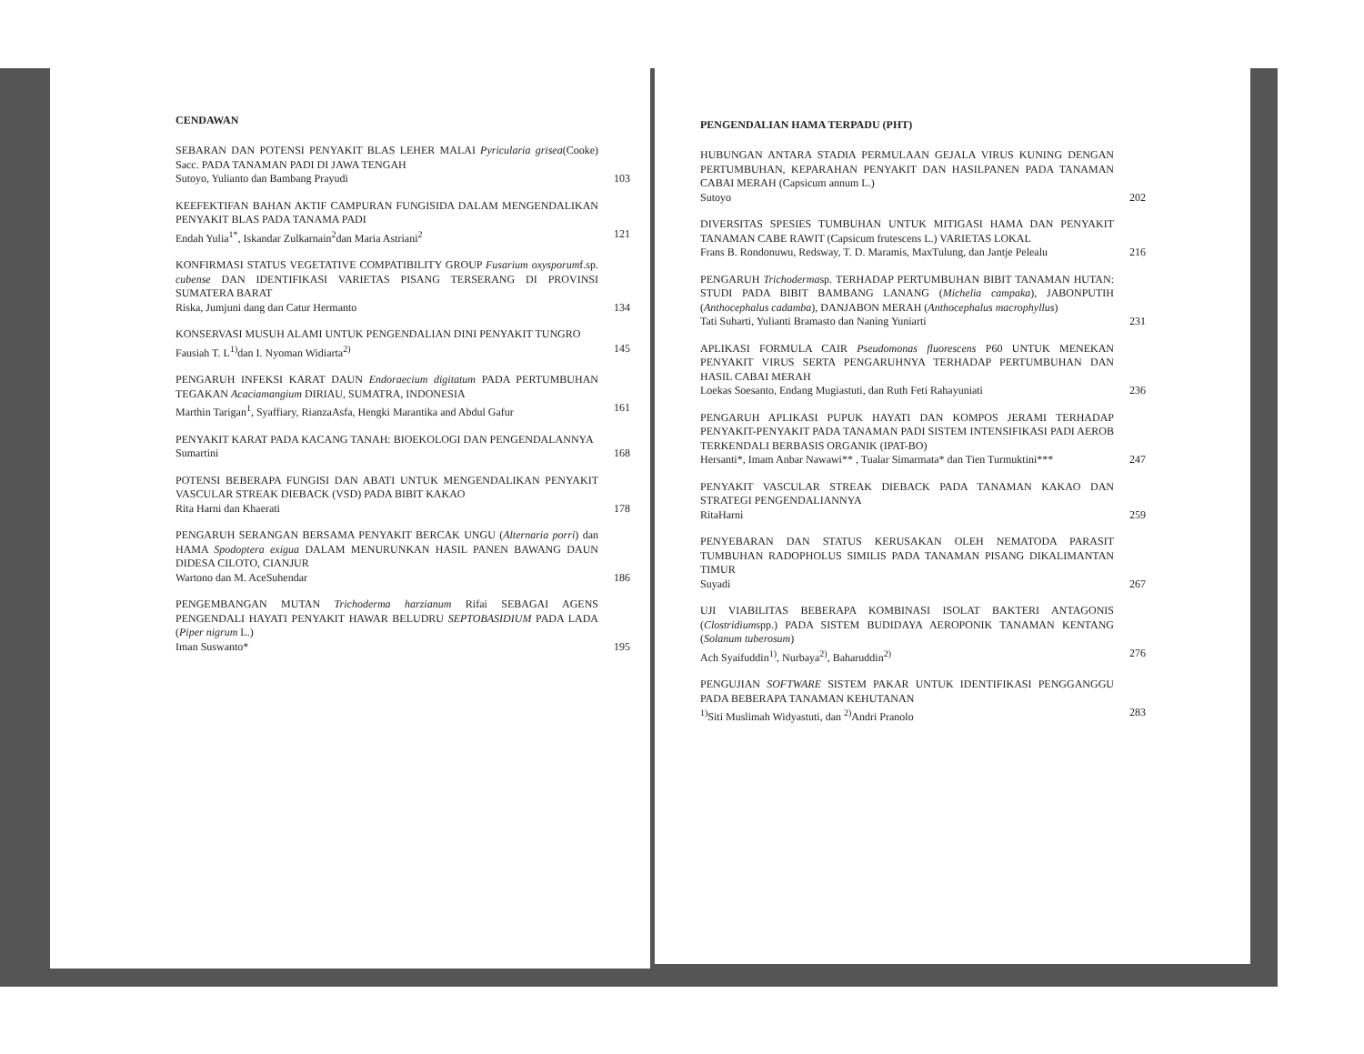CENDAWAN
SEBARAN DAN POTENSI PENYAKIT BLAS LEHER MALAI Pyricularia grisea(Cooke) Sacc. PADA TANAMAN PADI DI JAWA TENGAH
Sutoyo, Yulianto dan Bambang Prayudi 103
KEEFEKTIFAN BAHAN AKTIF CAMPURAN FUNGISIDA DALAM MENGENDALIKAN PENYAKIT BLAS PADA TANAMA PADI
Endah Yulia<sup>1*</sup>, Iskandar Zulkarnain<sup>2</sup>dan Maria Astriani<sup>2</sup> 121
KONFIRMASI STATUS VEGETATIVE COMPATIBILITY GROUP Fusarium oxysporumf.sp. cubense DAN IDENTIFIKASI VARIETAS PISANG TERSERANG DI PROVINSI SUMATERA BARAT
Riska, Jumjuni dang dan Catur Hermanto 134
KONSERVASI MUSUH ALAMI UNTUK PENGENDALIAN DINI PENYAKIT TUNGRO
Fausiah T. L<sup>1)</sup>dan I. Nyoman Widiarta<sup>2)</sup> 145
PENGARUH INFEKSI KARAT DAUN Endoraecium digitatum PADA PERTUMBUHAN TEGAKAN Acaciamangium DIRIAU, SUMATRA, INDONESIA
Marthin Tarigan<sup>1</sup>, Syaffiary, RianzaAsfa, Hengki Marantika and Abdul Gafur 161
PENYAKIT KARAT PADA KACANG TANAH: BIOEKOLOGI DAN PENGENDALANNYA
Sumartini 168
POTENSI BEBERAPA FUNGISI DAN ABATI UNTUK MENGENDALIKAN PENYAKIT VASCULAR STREAK DIEBACK (VSD) PADA BIBIT KAKAO
Rita Harni dan Khaerati 178
PENGARUH SERANGAN BERSAMA PENYAKIT BERCAK UNGU (Alternaria porri) dan HAMA Spodoptera exigua DALAM MENURUNKAN HASIL PANEN BAWANG DAUN DIDESA CILOTO, CIANJUR
Wartono dan M. AceSuhendar 186
PENGEMBANGAN MUTAN Trichoderma harzianum Rifai SEBAGAI AGENS PENGENDALI HAYATI PENYAKIT HAWAR BELUDRU SEPTOBASIDIUM PADA LADA (Piper nigrum L.)
Iman Suswanto* 195
PENGENDALIAN HAMA TERPADU (PHT)
HUBUNGAN ANTARA STADIA PERMULAAN GEJALA VIRUS KUNING DENGAN PERTUMBUHAN, KEPARAHAN PENYAKIT DAN HASILPANEN PADA TANAMAN CABAI MERAH (Capsicum annum L.)
Sutoyo 202
DIVERSITAS SPESIES TUMBUHAN UNTUK MITIGASI HAMA DAN PENYAKIT TANAMAN CABE RAWIT (Capsicum frutescens L.) VARIETAS LOKAL
Frans B. Rondonuwu, Redsway, T. D. Maramis, MaxTulung, dan Jantje Pelealu 216
PENGARUH Trichodermasp. TERHADAP PERTUMBUHAN BIBIT TANAMAN HUTAN: STUDI PADA BIBIT BAMBANG LANANG (Michelia campaka), JABONPUTIH (Anthocephalus cadamba), DANJABON MERAH (Anthocephalus macrophyllus)
Tati Suharti, Yulianti Bramasto dan Naning Yuniarti 231
APLIKASI FORMULA CAIR Pseudomonas fluorescens P60 UNTUK MENEKAN PENYAKIT VIRUS SERTA PENGARUHNYA TERHADAP PERTUMBUHAN DAN HASIL CABAI MERAH
Loekas Soesanto, Endang Mugiastuti, dan Ruth Feti Rahayuniati 236
PENGARUH APLIKASI PUPUK HAYATI DAN KOMPOS JERAMI TERHADAP PENYAKIT-PENYAKIT PADA TANAMAN PADI SISTEM INTENSIFIKASI PADI AEROB TERKENDALI BERBASIS ORGANIK (IPAT-BO)
Hersanti*, Imam Anbar Nawawi** , Tualar Simarmata* dan Tien Turmuktini*** 247
PENYAKIT VASCULAR STREAK DIEBACK PADA TANAMAN KAKAO DAN STRATEGI PENGENDALIANNYA
RitaHarni 259
PENYEBARAN DAN STATUS KERUSAKAN OLEH NEMATODA PARASIT TUMBUHAN RADOPHOLUS SIMILIS PADA TANAMAN PISANG DIKALIMANTAN TIMUR
Suyadi 267
UJI VIABILITAS BEBERAPA KOMBINASI ISOLAT BAKTERI ANTAGONIS (Clostridiumspp.) PADA SISTEM BUDIDAYA AEROPONIK TANAMAN KENTANG (Solanum tuberosum)
Ach Syaifuddin<sup>1)</sup>, Nurbaya<sup>2)</sup>, Baharuddin<sup>2)</sup> 276
PENGUJIAN SOFTWARE SISTEM PAKAR UNTUK IDENTIFIKASI PENGGANGGU PADA BEBERAPA TANAMAN KEHUTANAN
<sup>1)</sup> Siti Muslimah Widyastuti, dan <sup>2)</sup>Andri Pranolo 283